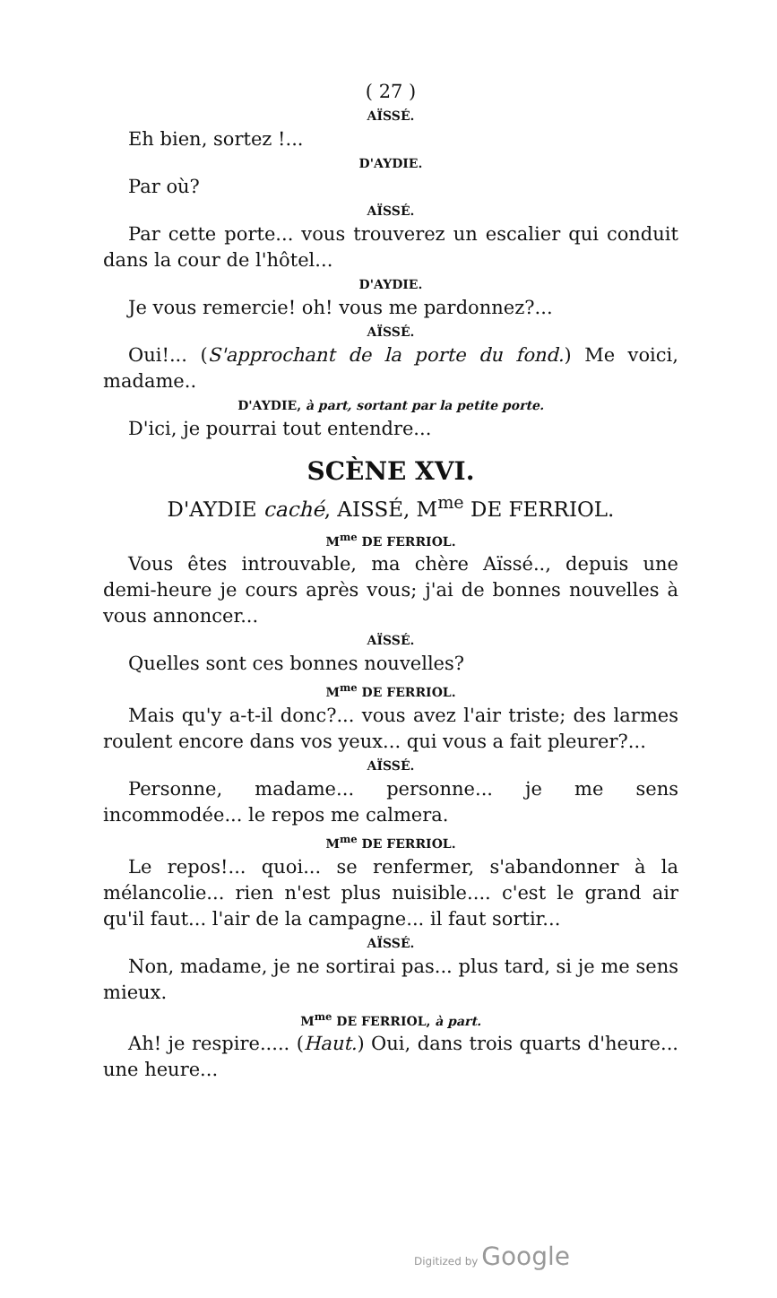( 27 )
AÏSSÉ.
Eh bien, sortez !...
D'AYDIE.
Par où?
AÏSSÉ.
Par cette porte... vous trouverez un escalier qui conduit dans la cour de l'hôtel...
D'AYDIE.
Je vous remercie! oh! vous me pardonnez?...
AÏSSÉ.
Oui!... (S'approchant de la porte du fond.) Me voici, madame..
D'AYDIE, à part, sortant par la petite porte.
D'ici, je pourrai tout entendre...
SCÈNE XVI.
D'AYDIE caché, AISSÉ, M<sup>me</sup> DE FERRIOL.
M<sup>me</sup> DE FERRIOL.
Vous êtes introuvable, ma chère Aïssé.., depuis une demi-heure je cours après vous; j'ai de bonnes nouvelles à vous annoncer...
AÏSSÉ.
Quelles sont ces bonnes nouvelles?
M<sup>me</sup> DE FERRIOL.
Mais qu'y a-t-il donc?... vous avez l'air triste; des larmes roulent encore dans vos yeux... qui vous a fait pleurer?...
AÏSSÉ.
Personne, madame... personne... je me sens incommodée... le repos me calmera.
M<sup>me</sup> DE FERRIOL.
Le repos!... quoi... se renfermer, s'abandonner à la mélancolie... rien n'est plus nuisible.... c'est le grand air qu'il faut... l'air de la campagne... il faut sortir...
AÏSSÉ.
Non, madame, je ne sortirai pas... plus tard, si je me sens mieux.
M<sup>me</sup> DE FERRIOL, à part.
Ah! je respire..... (Haut.) Oui, dans trois quarts d'heure... une heure...
Digitized by Google